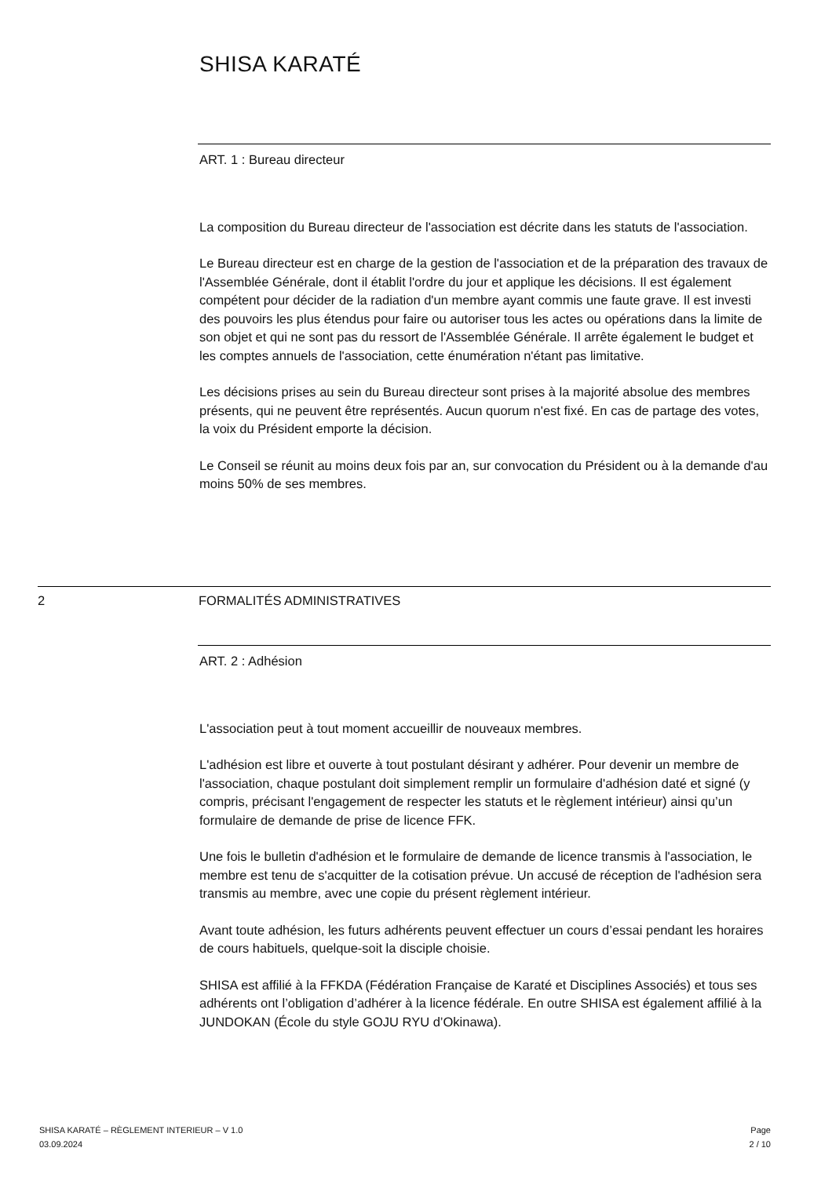SHISA KARATÉ
ART. 1 : Bureau directeur
La composition du Bureau directeur de l'association est décrite dans les statuts de l'association.
Le Bureau directeur est en charge de la gestion de l'association et de la préparation des travaux de l'Assemblée Générale, dont il établit l'ordre du jour et applique les décisions. Il est également compétent pour décider de la radiation d'un membre ayant commis une faute grave. Il est investi des pouvoirs les plus étendus pour faire ou autoriser tous les actes ou opérations dans la limite de son objet et qui ne sont pas du ressort de l'Assemblée Générale. Il arrête également le budget et les comptes annuels de l'association, cette énumération n'étant pas limitative.
Les décisions prises au sein du Bureau directeur sont prises à la majorité absolue des membres présents, qui ne peuvent être représentés. Aucun quorum n'est fixé. En cas de partage des votes, la voix du Président emporte la décision.
Le Conseil se réunit au moins deux fois par an, sur convocation du Président ou à la demande d'au moins 50% de ses membres.
2 FORMALITÉS ADMINISTRATIVES
ART. 2 : Adhésion
L'association peut à tout moment accueillir de nouveaux membres.
L'adhésion est libre et ouverte à tout postulant désirant y adhérer. Pour devenir un membre de l'association, chaque postulant doit simplement remplir un formulaire d'adhésion daté et signé (y compris, précisant l'engagement de respecter les statuts et le règlement intérieur) ainsi qu’un formulaire de demande de prise de licence FFK.
Une fois le bulletin d'adhésion et le formulaire de demande de licence transmis à l'association, le membre est tenu de s'acquitter de la cotisation prévue. Un accusé de réception de l'adhésion sera transmis au membre, avec une copie du présent règlement intérieur.
Avant toute adhésion, les futurs adhérents peuvent effectuer un cours d’essai pendant les horaires de cours habituels, quelque-soit la disciple choisie.
SHISA est affilié à la FFKDA (Fédération Française de Karaté et Disciplines Associés) et tous ses adhérents ont l’obligation d’adhérer à la licence fédérale. En outre SHISA est également affilié à la JUNDOKAN (École du style GOJU RYU d’Okinawa).
SHISA KARATÉ – RÈGLEMENT INTERIEUR – V 1.0
03.09.2024
Page
2 / 10